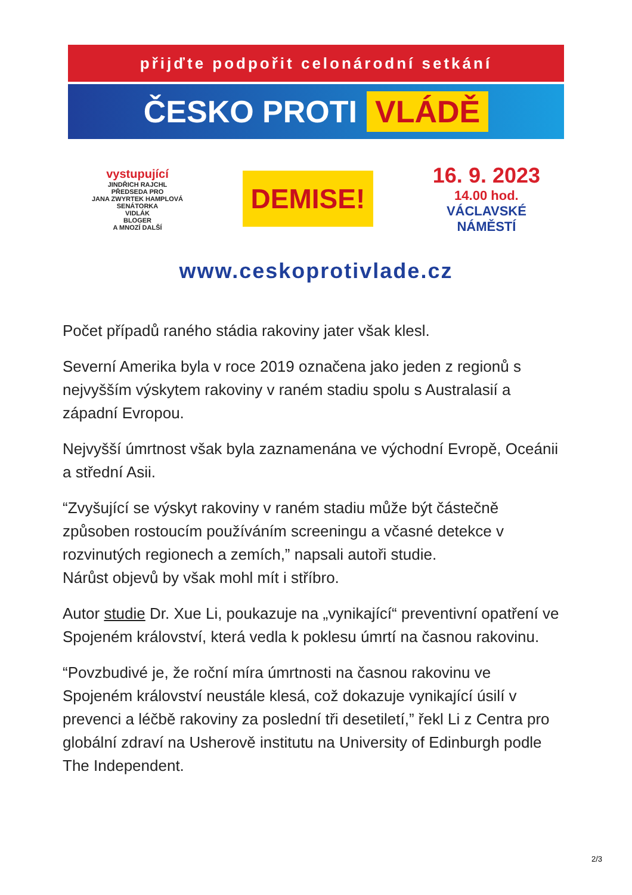přijďte podpořit celonárodní setkání
ČESKO PROTI VLÁDĚ
vystupující
JINDŘICH RAJCHL
PŘEDSEDA PRO
JANA ZWYRTEK HAMPLOVÁ
SENÁTORKA
VIDLÁK
BLOGER
A MNOZÍ DALŠÍ
DEMISE!
16. 9. 2023
14.00 hod.
VÁCLAVSKÉ
NÁMĚSTÍ
www.ceskoprotivlade.cz
Počet případů raného stádia rakoviny jater však klesl.
Severní Amerika byla v roce 2019 označena jako jeden z regionů s nejvyšším výskytem rakoviny v raném stadiu spolu s Australasií a západní Evropou.
Nejvyšší úmrtnost však byla zaznamenána ve východní Evropě, Oceánii a střední Asii.
“Zvyšující se výskyt rakoviny v raném stadiu může být částečně způsoben rostoucím používáním screeningu a včasné detekce v rozvinutých regionech a zemích,” napsali autoři studie.
Nárůst objevů by však mohl mít i stříbro.
Autor studie Dr. Xue Li, poukazuje na „vynikající“ preventivní opatření ve Spojeném království, která vedla k poklesu úmrtí na časnou rakovinu.
“Povzbudivé je, že roční míra úmrtnosti na časnou rakovinu ve Spojeném království neustále klesá, což dokazuje vynikající úsilí v prevenci a léčbě rakoviny za poslední tři desetiletí,” řekl Li z Centra pro globální zdraví na Usherově institutu na University of Edinburgh podle The Independent.
2/3